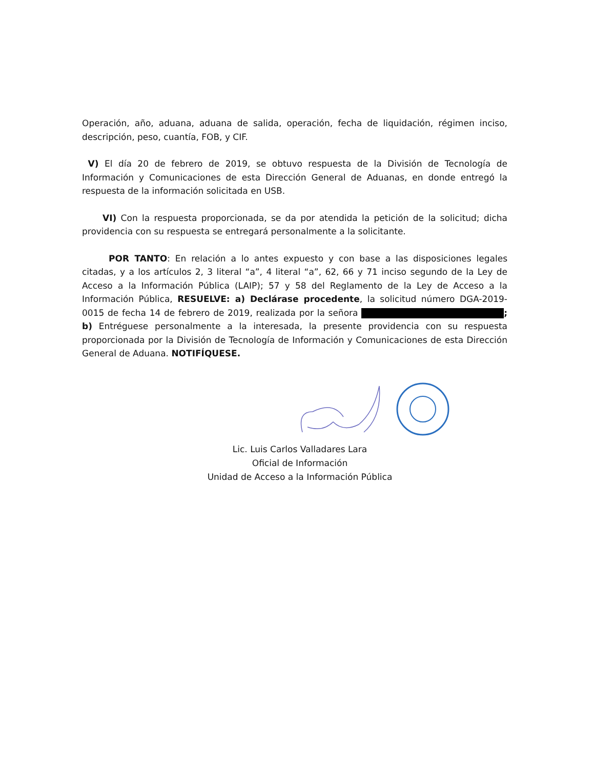Operación, año, aduana, aduana de salida, operación, fecha de liquidación, régimen inciso, descripción, peso, cuantía, FOB, y CIF.
V) El día 20 de febrero de 2019, se obtuvo respuesta de la División de Tecnología de Información y Comunicaciones de esta Dirección General de Aduanas, en donde entregó la respuesta de la información solicitada en USB.
VI) Con la respuesta proporcionada, se da por atendida la petición de la solicitud; dicha providencia con su respuesta se entregará personalmente a la solicitante.
POR TANTO: En relación a lo antes expuesto y con base a las disposiciones legales citadas, y a los artículos 2, 3 literal “a”, 4 literal “a”, 62, 66 y 71 inciso segundo de la Ley de Acceso a la Información Pública (LAIP); 57 y 58 del Reglamento de la Ley de Acceso a la Información Pública, RESUELVE: a) Declárase procedente, la solicitud número DGA-2019-0015 de fecha 14 de febrero de 2019, realizada por la señora ; b) Entréguese personalmente a la interesada, la presente providencia con su respuesta proporcionada por la División de Tecnología de Información y Comunicaciones de esta Dirección General de Aduana. NOTIFÍQUESE.
Lic. Luis Carlos Valladares Lara
Oficial de Información
Unidad de Acceso a la Información Pública